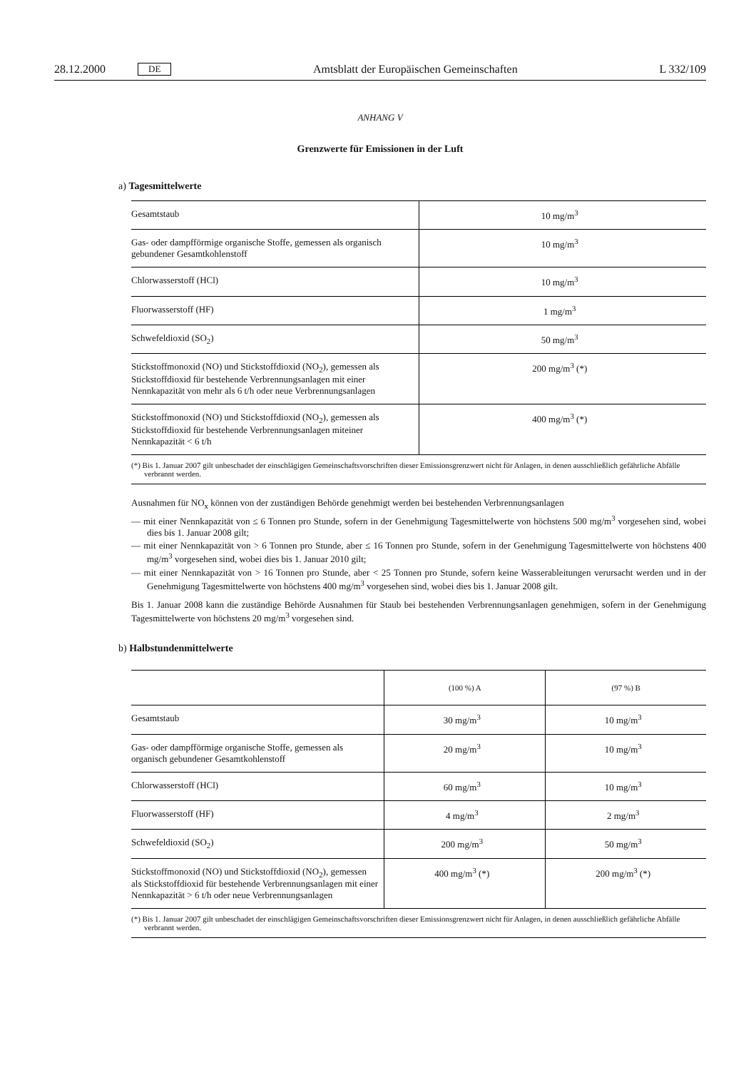28.12.2000 DE Amtsblatt der Europäischen Gemeinschaften L 332/109
ANHANG V
Grenzwerte für Emissionen in der Luft
a) Tagesmittelwerte
| Gesamtstaub | 10 mg/m<sup>3</sup> |
| Gas- oder dampfförmige organische Stoffe, gemessen als organisch gebundener Gesamtkohlenstoff | 10 mg/m<sup>3</sup> |
| Chlorwasserstoff (HCl) | 10 mg/m<sup>3</sup> |
| Fluorwasserstoff (HF) | 1 mg/m<sup>3</sup> |
| Schwefeldioxid (SO<sub>2</sub>) | 50 mg/m<sup>3</sup> |
| Stickstoffmonoxid (NO) und Stickstoffdioxid (NO<sub>2</sub>), gemessen als Stickstoffdioxid für bestehende Verbrennungsanlagen mit einer Nennkapazität von mehr als 6 t/h oder neue Verbrennungsanlagen | 200 mg/m<sup>3</sup> (*) |
| Stickstoffmonoxid (NO) und Stickstoffdioxid (NO<sub>2</sub>), gemessen als Stickstoffdioxid für bestehende Verbrennungsanlagen miteiner Nennkapazität < 6 t/h | 400 mg/m<sup>3</sup> (*) |
(*) Bis 1. Januar 2007 gilt unbeschadet der einschlägigen Gemeinschaftsvorschriften dieser Emissionsgrenzwert nicht für Anlagen, in denen ausschließlich gefährliche Abfälle verbrannt werden.
Ausnahmen für NO<sub>x</sub> können von der zuständigen Behörde genehmigt werden bei bestehenden Verbrennungsanlagen
— mit einer Nennkapazität von ≤ 6 Tonnen pro Stunde, sofern in der Genehmigung Tagesmittelwerte von höchstens 500 mg/m<sup>3</sup> vorgesehen sind, wobei dies bis 1. Januar 2008 gilt;
— mit einer Nennkapazität von > 6 Tonnen pro Stunde, aber ≤ 16 Tonnen pro Stunde, sofern in der Genehmigung Tagesmittelwerte von höchstens 400 mg/m<sup>3</sup> vorgesehen sind, wobei dies bis 1. Januar 2010 gilt;
— mit einer Nennkapazität von > 16 Tonnen pro Stunde, aber < 25 Tonnen pro Stunde, sofern keine Wasserableitungen verursacht werden und in der Genehmigung Tagesmittelwerte von höchstens 400 mg/m<sup>3</sup> vorgesehen sind, wobei dies bis 1. Januar 2008 gilt.
Bis 1. Januar 2008 kann die zuständige Behörde Ausnahmen für Staub bei bestehenden Verbrennungsanlagen genehmigen, sofern in der Genehmigung Tagesmittelwerte von höchstens 20 mg/m<sup>3</sup> vorgesehen sind.
b) Halbstundenmittelwerte
| | (100 %) A | (97 %) B |
| Gesamtstaub | 30 mg/m<sup>3</sup> | 10 mg/m<sup>3</sup> |
| Gas- oder dampfförmige organische Stoffe, gemessen als organisch gebundener Gesamtkohlenstoff | 20 mg/m<sup>3</sup> | 10 mg/m<sup>3</sup> |
| Chlorwasserstoff (HCl) | 60 mg/m<sup>3</sup> | 10 mg/m<sup>3</sup> |
| Fluorwasserstoff (HF) | 4 mg/m<sup>3</sup> | 2 mg/m<sup>3</sup> |
| Schwefeldioxid (SO<sub>2</sub>) | 200 mg/m<sup>3</sup> | 50 mg/m<sup>3</sup> |
| Stickstoffmonoxid (NO) und Stickstoffdioxid (NO<sub>2</sub>), gemessen als Stickstoffdioxid für bestehende Verbrennungsanlagen mit einer Nennkapazität > 6 t/h oder neue Verbrennungsanlagen | 400 mg/m<sup>3</sup> (*) | 200 mg/m<sup>3</sup> (*) |
(*) Bis 1. Januar 2007 gilt unbeschadet der einschlägigen Gemeinschaftsvorschriften dieser Emissionsgrenzwert nicht für Anlagen, in denen ausschließlich gefährliche Abfälle verbrannt werden.